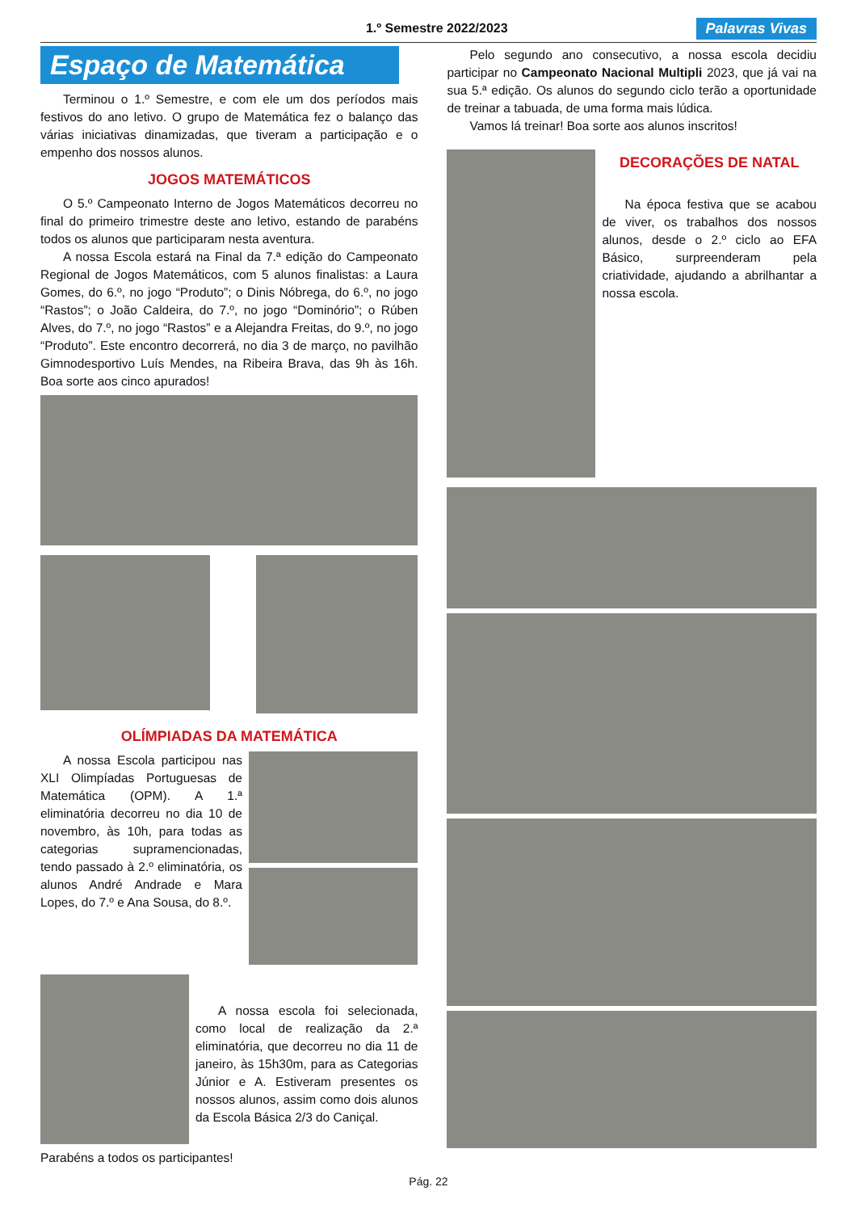1.º Semestre 2022/2023
Palavras Vivas
Espaço de Matemática
Terminou o 1.º Semestre, e com ele um dos períodos mais festivos do ano letivo. O grupo de Matemática fez o balanço das várias iniciativas dinamizadas, que tiveram a participação e o empenho dos nossos alunos.
JOGOS MATEMÁTICOS
O 5.º Campeonato Interno de Jogos Matemáticos decorreu no final do primeiro trimestre deste ano letivo, estando de parabéns todos os alunos que participaram nesta aventura.
A nossa Escola estará na Final da 7.ª edição do Campeonato Regional de Jogos Matemáticos, com 5 alunos finalistas: a Laura Gomes, do 6.º, no jogo “Produto”; o Dinis Nóbrega, do 6.º, no jogo “Rastos”; o João Caldeira, do 7.º, no jogo “Dominório”; o Rúben Alves, do 7.º, no jogo “Rastos” e a Alejandra Freitas, do 9.º, no jogo “Produto”. Este encontro decorrerá, no dia 3 de março, no pavilhão Gimnodesportivo Luís Mendes, na Ribeira Brava, das 9h às 16h. Boa sorte aos cinco apurados!
OLÍMPIADAS DA MATEMÁTICA
A nossa Escola participou nas XLI Olimpíadas Portuguesas de Matemática (OPM). A 1.ª eliminatória decorreu no dia 10 de novembro, às 10h, para todas as categorias supramencionadas, tendo passado à 2.º eliminatória, os alunos André Andrade e Mara Lopes, do 7.º e Ana Sousa, do 8.º.
A nossa escola foi selecionada, como local de realização da 2.ª eliminatória, que decorreu no dia 11 de janeiro, às 15h30m, para as Categorias Júnior e A. Estiveram presentes os nossos alunos, assim como dois alunos da Escola Básica 2/3 do Caniçal.
Parabéns a todos os participantes!
Pelo segundo ano consecutivo, a nossa escola decidiu participar no Campeonato Nacional Multipli 2023, que já vai na sua 5.ª edição. Os alunos do segundo ciclo terão a oportunidade de treinar a tabuada, de uma forma mais lúdica.
Vamos lá treinar! Boa sorte aos alunos inscritos!
DECORAÇÕES DE NATAL
Na época festiva que se acabou de viver, os trabalhos dos nossos alunos, desde o 2.º ciclo ao EFA Básico, surpreenderam pela criatividade, ajudando a abrilhantar a nossa escola.
Pág. 22